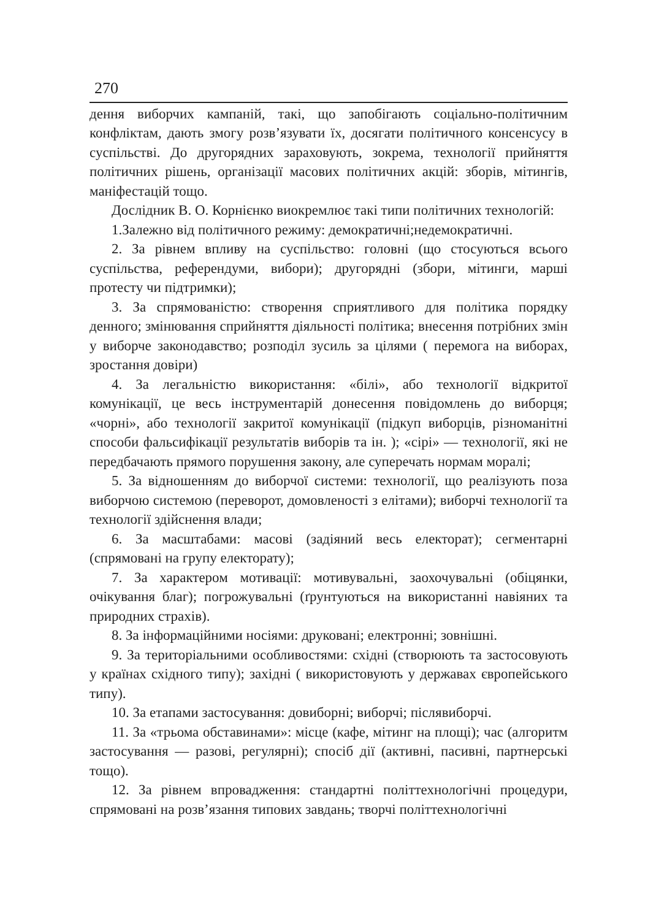270
дення виборчих кампаній, такі, що запобігають соціально-політичним конфліктам, дають змогу розв’язувати їх, досягати політичного консенсусу в суспільстві. До другорядних зараховують, зокрема, технології прийняття політичних рішень, організації масових політичних акцій: зборів, мітингів, маніфестацій тощо.
Дослідник В. О. Корнієнко виокремлює такі типи політичних технологій:
1.Залежно від політичного режиму: демократичні;недемократичні.
2. За рівнем впливу на суспільство: головні (що стосуються всього суспільства, референдуми, вибори); другорядні (збори, мітинги, марші протесту чи підтримки);
3. За спрямованістю: створення сприятливого для політика порядку денного; змінювання сприйняття діяльності політика; внесення потрібних змін у виборче законодавство; розподіл зусиль за цілями ( перемога на виборах, зростання довіри)
4. За легальністю використання: «білі», або технології відкритої комунікації, це весь інструментарій донесення повідомлень до виборця; «чорні», або технології закритої комунікації (підкуп виборців, різноманітні способи фальсифікації результатів виборів та ін. ); «сірі» — технології, які не передбачають прямого порушення закону, але суперечать нормам моралі;
5. За відношенням до виборчої системи: технології, що реалізують поза виборчою системою (переворот, домовленості з елітами); виборчі технології та технології здійснення влади;
6. За масштабами: масові (задіяний весь електорат); сегментарні (спрямовані на групу електорату);
7. За характером мотивації: мотивувальні, заохочувальні (обіцянки, очікування благ); погрожувальні (ґрунтуються на використанні навіяних та природних страхів).
8. За інформаційними носіями: друковані; електронні; зовнішні.
9. За територіальними особливостями: східні (створюють та застосовують у країнах східного типу); західні ( використовують у державах європейського типу).
10. За етапами застосування: довиборні; виборчі; післявиборчі.
11. За «трьома обставинами»: місце (кафе, мітинг на площі); час (алгоритм застосування — разові, регулярні); спосіб дії (активні, пасивні, партнерські тощо).
12. За рівнем впровадження: стандартні політтехнологічні процедури, спрямовані на розв’язання типових завдань; творчі політтехнологічні